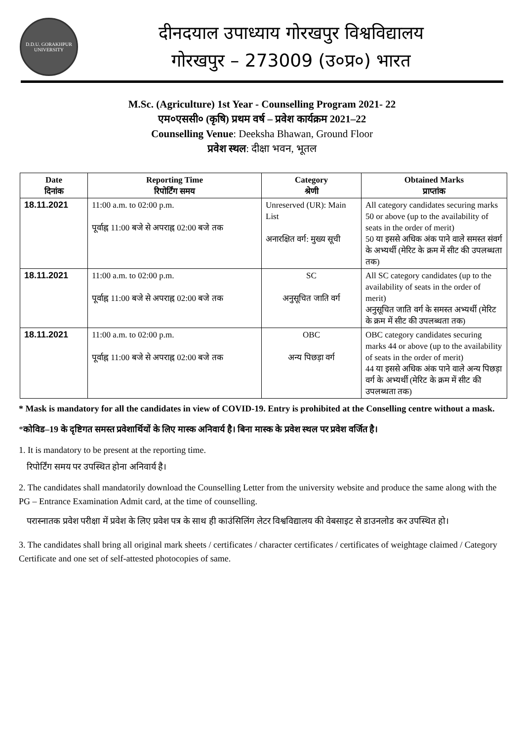D.D.U. GORAKHPUR UNIVERSITY
दीनदयाल उपाध्याय गोरखपुर विश्वविद्यालय
गोरखपुर – 273009 (उ०प्र०) भारत
M.Sc. (Agriculture) 1st Year - Counselling Program 2021- 22
एम०एससी० (कृषि) प्रथम वर्ष – प्रवेश कार्यक्रम 2021–22
Counselling Venue: Deeksha Bhawan, Ground Floor
प्रवेश स्थल: दीक्षा भवन, भूतल
| Date दिनांक | Reporting Time रिपोर्टिंग समय | Category श्रेणी | Obtained Marks प्राप्तांक |
| --- | --- | --- | --- |
| 18.11.2021 | 11:00 a.m. to 02:00 p.m. पूर्वाह्न 11:00 बजे से अपराह्न 02:00 बजे तक | Unreserved (UR): Main List अनारक्षित वर्ग: मुख्य सूची | All category candidates securing marks 50 or above (up to the availability of seats in the order of merit) 50 या इससे अधिक अंक पाने वाले समस्त संवर्ग के अभ्यर्थी (मेरिट के क्रम में सीट की उपलब्धता तक) |
| 18.11.2021 | 11:00 a.m. to 02:00 p.m. पूर्वाह्न 11:00 बजे से अपराह्न 02:00 बजे तक | SC अनुसूचित जाति वर्ग | All SC category candidates (up to the availability of seats in the order of merit) अनुसूचित जाति वर्ग के समस्त अभ्यर्थी (मेरिट के क्रम में सीट की उपलब्धता तक) |
| 18.11.2021 | 11:00 a.m. to 02:00 p.m. पूर्वाह्न 11:00 बजे से अपराह्न 02:00 बजे तक | OBC अन्य पिछड़ा वर्ग | OBC category candidates securing marks 44 or above (up to the availability of seats in the order of merit) 44 या इससे अधिक अंक पाने वाले अन्य पिछड़ा वर्ग के अभ्यर्थी (मेरिट के क्रम में सीट की उपलब्धता तक) |
* Mask is mandatory for all the candidates in view of COVID-19. Entry is prohibited at the Conselling centre without a mask.
*कोविड–19 के दृष्टिगत समस्त प्रवेशार्थियों के लिए मास्क अनिवार्य है। बिना मास्क के प्रवेश स्थल पर प्रवेश वर्जित है।
1. It is mandatory to be present at the reporting time.
रिपोर्टिंग समय पर उपस्थित होना अनिवार्य है।
2. The candidates shall mandatorily download the Counselling Letter from the university website and produce the same along with the PG – Entrance Examination Admit card, at the time of counselling.
परास्नातक प्रवेश परीक्षा में प्रवेश के लिए प्रवेश पत्र के साथ ही काउंसिलिंग लेटर विश्वविद्यालय की वेबसाइट से डाउनलोड कर उपस्थित हो।
3. The candidates shall bring all original mark sheets / certificates / character certificates / certificates of weightage claimed / Category Certificate and one set of self-attested photocopies of same.